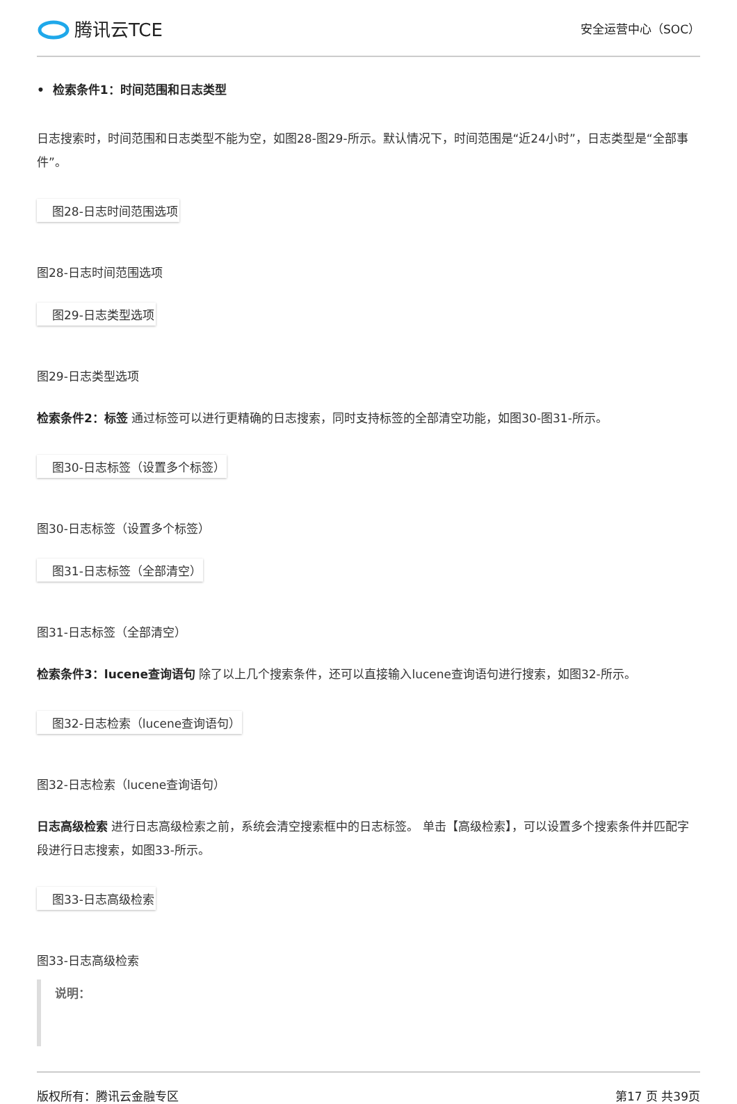腾讯云TCE
安全运营中心（SOC）
• 检索条件1：时间范围和日志类型
日志搜索时，时间范围和日志类型不能为空，如图28-图29-所示。默认情况下，时间范围是“近24小时”，日志类型是“全部事件”。
图28-日志时间范围选项
图28-日志时间范围选项
图29-日志类型选项
图29-日志类型选项
检索条件2：标签 通过标签可以进行更精确的日志搜索，同时支持标签的全部清空功能，如图30-图31-所示。
图30-日志标签（设置多个标签）
图30-日志标签（设置多个标签）
图31-日志标签（全部清空）
图31-日志标签（全部清空）
检索条件3：lucene查询语句 除了以上几个搜索条件，还可以直接输入lucene查询语句进行搜索，如图32-所示。
图32-日志检索（lucene查询语句）
图32-日志检索（lucene查询语句）
日志高级检索 进行日志高级检索之前，系统会清空搜索框中的日志标签。 单击【高级检索】，可以设置多个搜索条件并匹配字段进行日志搜索，如图33-所示。
图33-日志高级检索
图33-日志高级检索
说明：
版权所有：腾讯云金融专区 第17 页 共39页